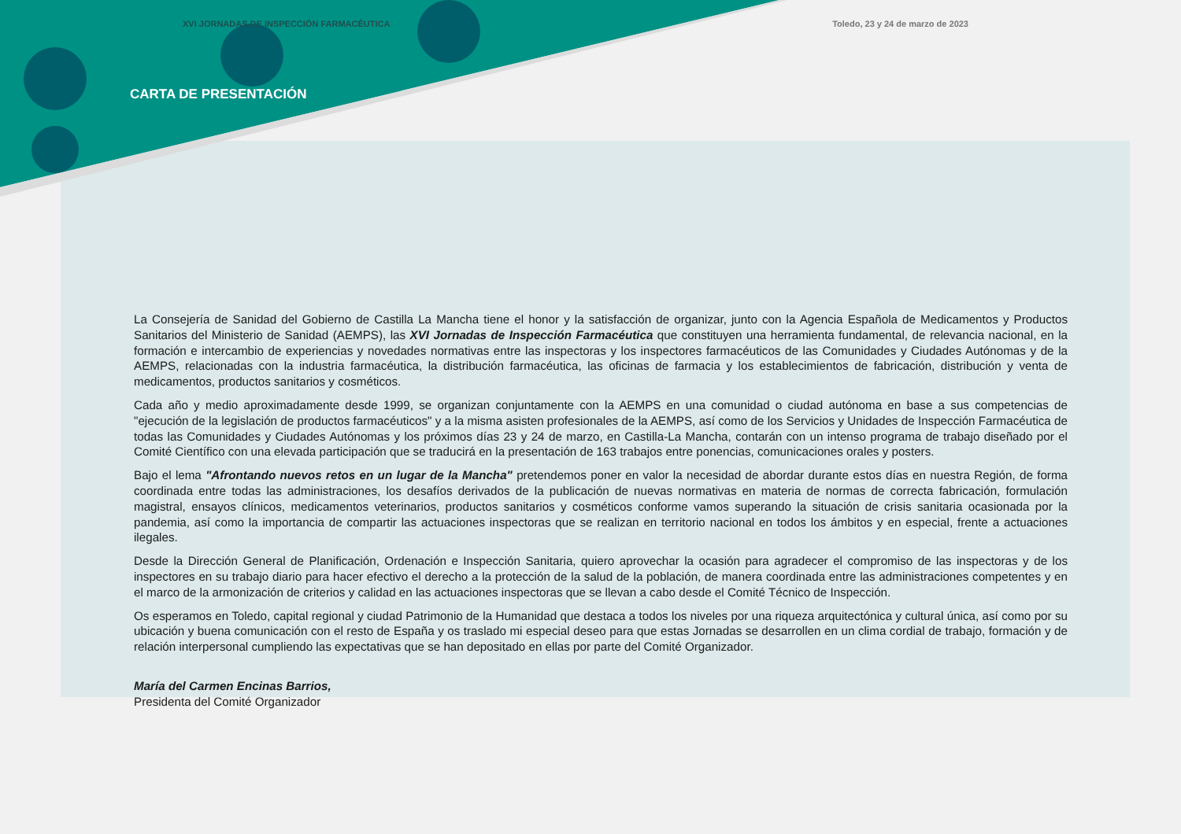XVI JORNADAS DE INSPECCIÓN FARMACÉUTICA Toledo, 23 y 24 de marzo de 2023
CARTA DE PRESENTACIÓN
La Consejería de Sanidad del Gobierno de Castilla La Mancha tiene el honor y la satisfacción de organizar, junto con la Agencia Española de Medicamentos y Productos Sanitarios del Ministerio de Sanidad (AEMPS), las XVI Jornadas de Inspección Farmacéutica que constituyen una herramienta fundamental, de relevancia nacional, en la formación e intercambio de experiencias y novedades normativas entre las inspectoras y los inspectores farmacéuticos de las Comunidades y Ciudades Autónomas y de la AEMPS, relacionadas con la industria farmacéutica, la distribución farmacéutica, las oficinas de farmacia y los establecimientos de fabricación, distribución y venta de medicamentos, productos sanitarios y cosméticos.
Cada año y medio aproximadamente desde 1999, se organizan conjuntamente con la AEMPS en una comunidad o ciudad autónoma en base a sus competencias de "ejecución de la legislación de productos farmacéuticos" y a la misma asisten profesionales de la AEMPS, así como de los Servicios y Unidades de Inspección Farmacéutica de todas las Comunidades y Ciudades Autónomas y los próximos días 23 y 24 de marzo, en Castilla-La Mancha, contarán con un intenso programa de trabajo diseñado por el Comité Científico con una elevada participación que se traducirá en la presentación de 163 trabajos entre ponencias, comunicaciones orales y posters.
Bajo el lema "Afrontando nuevos retos en un lugar de la Mancha" pretendemos poner en valor la necesidad de abordar durante estos días en nuestra Región, de forma coordinada entre todas las administraciones, los desafíos derivados de la publicación de nuevas normativas en materia de normas de correcta fabricación, formulación magistral, ensayos clínicos, medicamentos veterinarios, productos sanitarios y cosméticos conforme vamos superando la situación de crisis sanitaria ocasionada por la pandemia, así como la importancia de compartir las actuaciones inspectoras que se realizan en territorio nacional en todos los ámbitos y en especial, frente a actuaciones ilegales.
Desde la Dirección General de Planificación, Ordenación e Inspección Sanitaria, quiero aprovechar la ocasión para agradecer el compromiso de las inspectoras y de los inspectores en su trabajo diario para hacer efectivo el derecho a la protección de la salud de la población, de manera coordinada entre las administraciones competentes y en el marco de la armonización de criterios y calidad en las actuaciones inspectoras que se llevan a cabo desde el Comité Técnico de Inspección.
Os esperamos en Toledo, capital regional y ciudad Patrimonio de la Humanidad que destaca a todos los niveles por una riqueza arquitectónica y cultural única, así como por su ubicación y buena comunicación con el resto de España y os traslado mi especial deseo para que estas Jornadas se desarrollen en un clima cordial de trabajo, formación y de relación interpersonal cumpliendo las expectativas que se han depositado en ellas por parte del Comité Organizador.
María del Carmen Encinas Barrios,
Presidenta del Comité Organizador